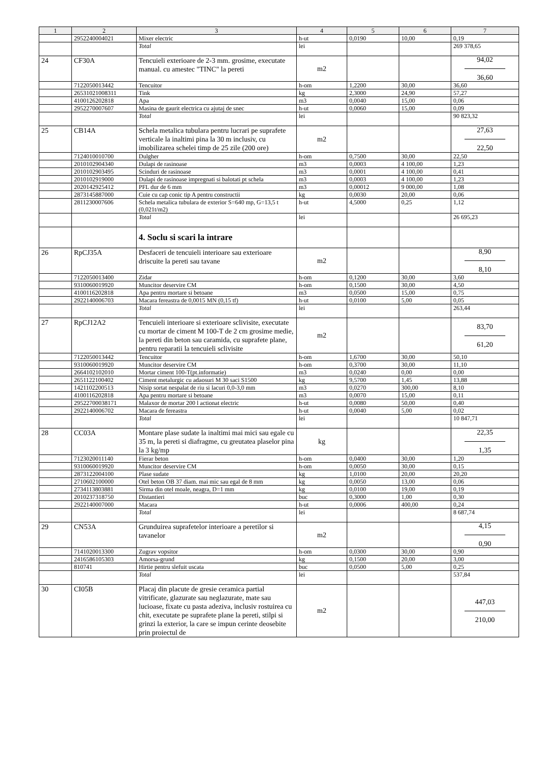| 1 | 2 | 3 | 4 | 5 | 6 | 7 |
| --- | --- | --- | --- | --- | --- | --- |
| | 2952240004021 | Mixer electric | h-ut | 0,0190 | 10,00 | 0,19 |
| | | Total | lei | | | 269 378,65 |
| 24 | CF30A | Tencuieli exterioare de 2-3 mm. grosime, executate manual. cu amestec "TINC" la pereti | m2 | | | 94,02 36,60 |
| | 7122050013442 | Tencuitor | h-om | 1,2200 | 30,00 | 36,60 |
| | 26531021008311 | Tink | kg | 2,3000 | 24,90 | 57,27 |
| | 4100126202818 | Apa | m3 | 0,0040 | 15,00 | 0,06 |
| | 2952270007607 | Masina de gaurit electrica cu ajutaj de snec | h-ut | 0,0060 | 15,00 | 0,09 |
| | | Total | lei | | | 90 823,32 |
| 25 | CB14A | Schela metalica tubulara pentru lucrari pe suprafete verticale la inaltimi pina la 30 m inclusiv, cu imobilizarea schelei timp de 25 zile (200 ore) | m2 | | | 27,63 22,50 |
| | 7124010010700 | Dulgher | h-om | 0,7500 | 30,00 | 22,50 |
| | 2010102904340 | Dulapi de rasinoase | m3 | 0,0003 | 4 100,00 | 1,23 |
| | 2010102903495 | Scinduri de rasinoase | m3 | 0,0001 | 4 100,00 | 0,41 |
| | 2010102919000 | Dulapi de rasinoase impregnati si balotati pt schela | m3 | 0,0003 | 4 100,00 | 1,23 |
| | 2020142925412 | PFL dur de 6 mm | m3 | 0,00012 | 9 000,00 | 1,08 |
| | 2873145887000 | Cuie cu cap conic tip A pentru constructii | kg | 0,0030 | 20,00 | 0,06 |
| | 2811230007606 | Schela metalica tubulara de exterior S=640 mp, G=13,5 t (0,021t/m2) | h-ut | 4,5000 | 0,25 | 1,12 |
| | | Total | lei | | | 26 695,23 |
| | | 4. Soclu si scari la intrare | | | | |
| 26 | RpCJ35A | Desfaceri de tencuieli interioare sau exterioare driscuite la pereti sau tavane | m2 | | | 8,90 8,10 |
| | 7122050013400 | Zidar | h-om | 0,1200 | 30,00 | 3,60 |
| | 9310060019920 | Muncitor deservire CM | h-om | 0,1500 | 30,00 | 4,50 |
| | 4100116202818 | Apa pentru mortare si betoane | m3 | 0,0500 | 15,00 | 0,75 |
| | 2922140006703 | Macara fereastra de 0,0015 MN (0,15 tf) | h-ut | 0,0100 | 5,00 | 0,05 |
| | | Total | lei | | | 263,44 |
| 27 | RpCJ12A2 | Tencuieli interioare si exterioare sclivisite, executate cu mortar de ciment M 100-T de 2 cm grosime medie, la pereti din beton sau caramida, cu suprafete plane, pentru reparatii la tencuieli sclivisite | m2 | | | 83,70 61,20 |
| | 7122050013442 | Tencuitor | h-om | 1,6700 | 30,00 | 50,10 |
| | 9310060019920 | Muncitor deservire CM | h-om | 0,3700 | 30,00 | 11,10 |
| | 2664102102010 | Mortar ciment 100-T(pt.informatie) | m3 | 0,0240 | 0,00 | 0,00 |
| | 2651122100402 | Ciment metalurgic cu adaosuri M 30 saci S1500 | kg | 9,5700 | 1,45 | 13,88 |
| | 1421102200513 | Nisip sortat nespalat de riu si lacuri 0,0-3,0 mm | m3 | 0,0270 | 300,00 | 8,10 |
| | 4100116202818 | Apa pentru mortare si betoane | m3 | 0,0070 | 15,00 | 0,11 |
| | 29522700038171 | Malaxor de mortar 200 l actionat electric | h-ut | 0,0080 | 50,00 | 0,40 |
| | 2922140006702 | Macara de fereastra | h-ut | 0,0040 | 5,00 | 0,02 |
| | | Total | lei | | | 10 847,71 |
| 28 | CC03A | Montare plase sudate la inaltimi mai mici sau egale cu 35 m, la pereti si diafragme, cu greutatea plaselor pina la 3 kg/mp | kg | | | 22,35 1,35 |
| | 7123020011140 | Fierar beton | h-om | 0,0400 | 30,00 | 1,20 |
| | 9310060019920 | Muncitor deservire CM | h-om | 0,0050 | 30,00 | 0,15 |
| | 2873122004100 | Plase sudate | kg | 1,0100 | 20,00 | 20,20 |
| | 2710602100000 | Otel beton OB 37 diam. mai mic sau egal de 8 mm | kg | 0,0050 | 13,00 | 0,06 |
| | 2734113803881 | Sirma din otel moale, neagra, D=1 mm | kg | 0,0100 | 19,00 | 0,19 |
| | 2010237318750 | Distantieri | buc | 0,3000 | 1,00 | 0,30 |
| | 2922140007000 | Macara | h-ut | 0,0006 | 400,00 | 0,24 |
| | | Total | lei | | | 8 687,74 |
| 29 | CN53A | Grunduirea suprafetelor interioare a peretilor si tavanelor | m2 | | | 4,15 0,90 |
| | 7141020013300 | Zugrav vopsitor | h-om | 0,0300 | 30,00 | 0,90 |
| | 2416586105303 | Amorsa-grund | kg | 0,1500 | 20,00 | 3,00 |
| | 810741 | Hirtie pentru slefuit uscata | buc | 0,0500 | 5,00 | 0,25 |
| | | Total | lei | | | 537,84 |
| 30 | CI05B | Placaj din placute de gresie ceramica partial vitrificate, glazurate sau neglazurate, mate sau lucioase, fixate cu pasta adeziva, inclusiv rostuirea cu chit, executate pe suprafete plane la pereti, stilpi si grinzi la exterior, la care se impun cerinte deosebite prin proiectul de | m2 | | | 447,03 210,00 |